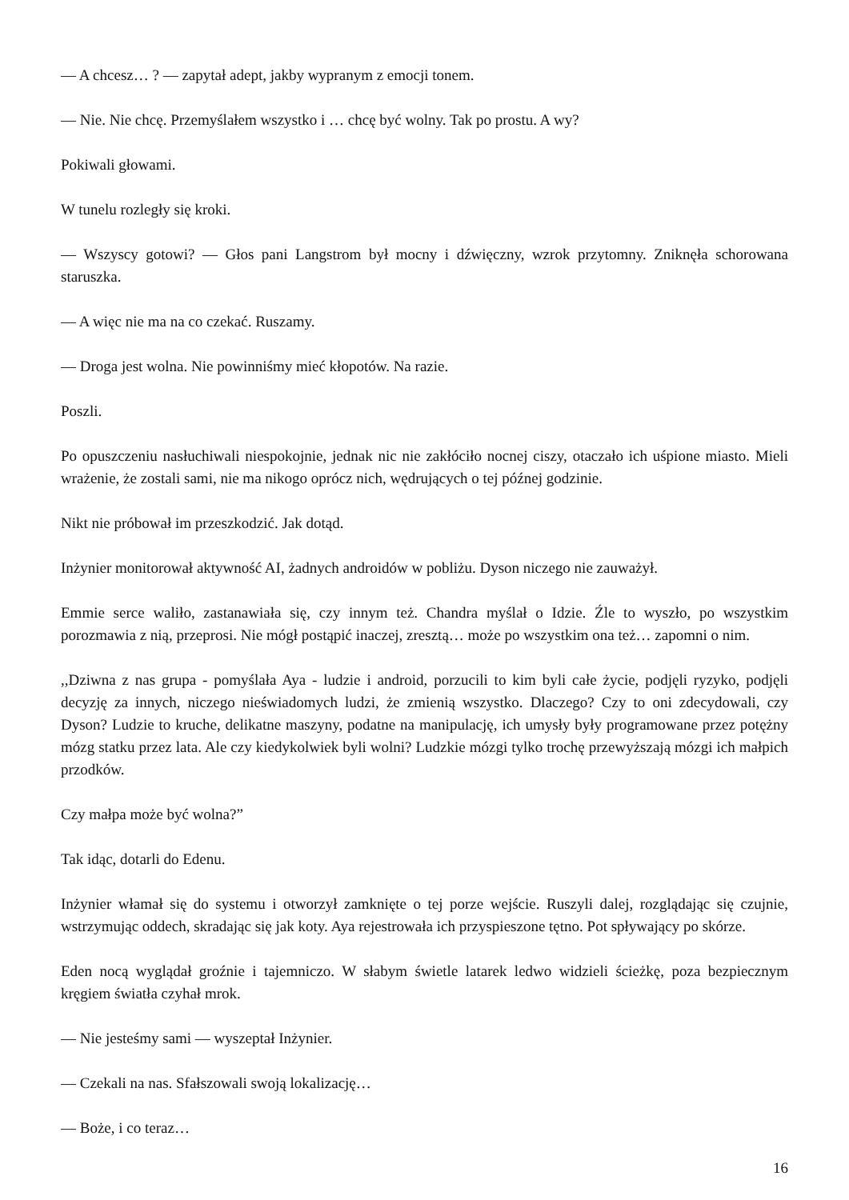— A chcesz… ? — zapytał adept, jakby wypranym z emocji tonem.
— Nie. Nie chcę. Przemyślałem wszystko i … chcę być wolny. Tak po prostu. A wy?
Pokiwali głowami.
W tunelu rozległy się kroki.
— Wszyscy gotowi? — Głos pani Langstrom był mocny i dźwięczny, wzrok przytomny. Zniknęła schorowana staruszka.
— A więc nie ma na co czekać. Ruszamy.
— Droga jest wolna. Nie powinniśmy mieć kłopotów. Na razie.
Poszli.
Po opuszczeniu nasłuchiwali niespokojnie, jednak nic nie zakłóciło nocnej ciszy, otaczało ich uśpione miasto. Mieli wrażenie, że zostali sami, nie ma nikogo oprócz nich, wędrujących o tej późnej godzinie.
Nikt nie próbował im przeszkodzić. Jak dotąd.
Inżynier monitorował aktywność AI, żadnych androidów w pobliżu. Dyson niczego nie zauważył.
Emmie serce waliło, zastanawiała się, czy innym też. Chandra myślał o Idzie. Źle to wyszło, po wszystkim porozmawia z nią, przeprosi. Nie mógł postąpić inaczej, zresztą… może po wszystkim ona też… zapomni o nim.
,,Dziwna z nas grupa - pomyślała Aya - ludzie i android, porzucili to kim byli całe życie, podjęli ryzyko, podjęli decyzję za innych, niczego nieświadomych ludzi, że zmienią wszystko. Dlaczego? Czy to oni zdecydowali, czy Dyson? Ludzie to kruche, delikatne maszyny, podatne na manipulację, ich umysły były programowane przez potężny mózg statku przez lata. Ale czy kiedykolwiek byli wolni? Ludzkie mózgi tylko trochę przewyższają mózgi ich małpich przodków.
Czy małpa może być wolna?”
Tak idąc, dotarli do Edenu.
Inżynier włamał się do systemu i otworzył zamknięte o tej porze wejście. Ruszyli dalej, rozglądając się czujnie, wstrzymując oddech, skradając się jak koty. Aya rejestrowała ich przyspieszone tętno. Pot spływający po skórze.
Eden nocą wyglądał groźnie i tajemniczo. W słabym świetle latarek ledwo widzieli ścieżkę, poza bezpiecznym kręgiem światła czyhał mrok.
— Nie jesteśmy sami — wyszeptał Inżynier.
— Czekali na nas. Sfałszowali swoją lokalizację…
— Boże, i co teraz…
16